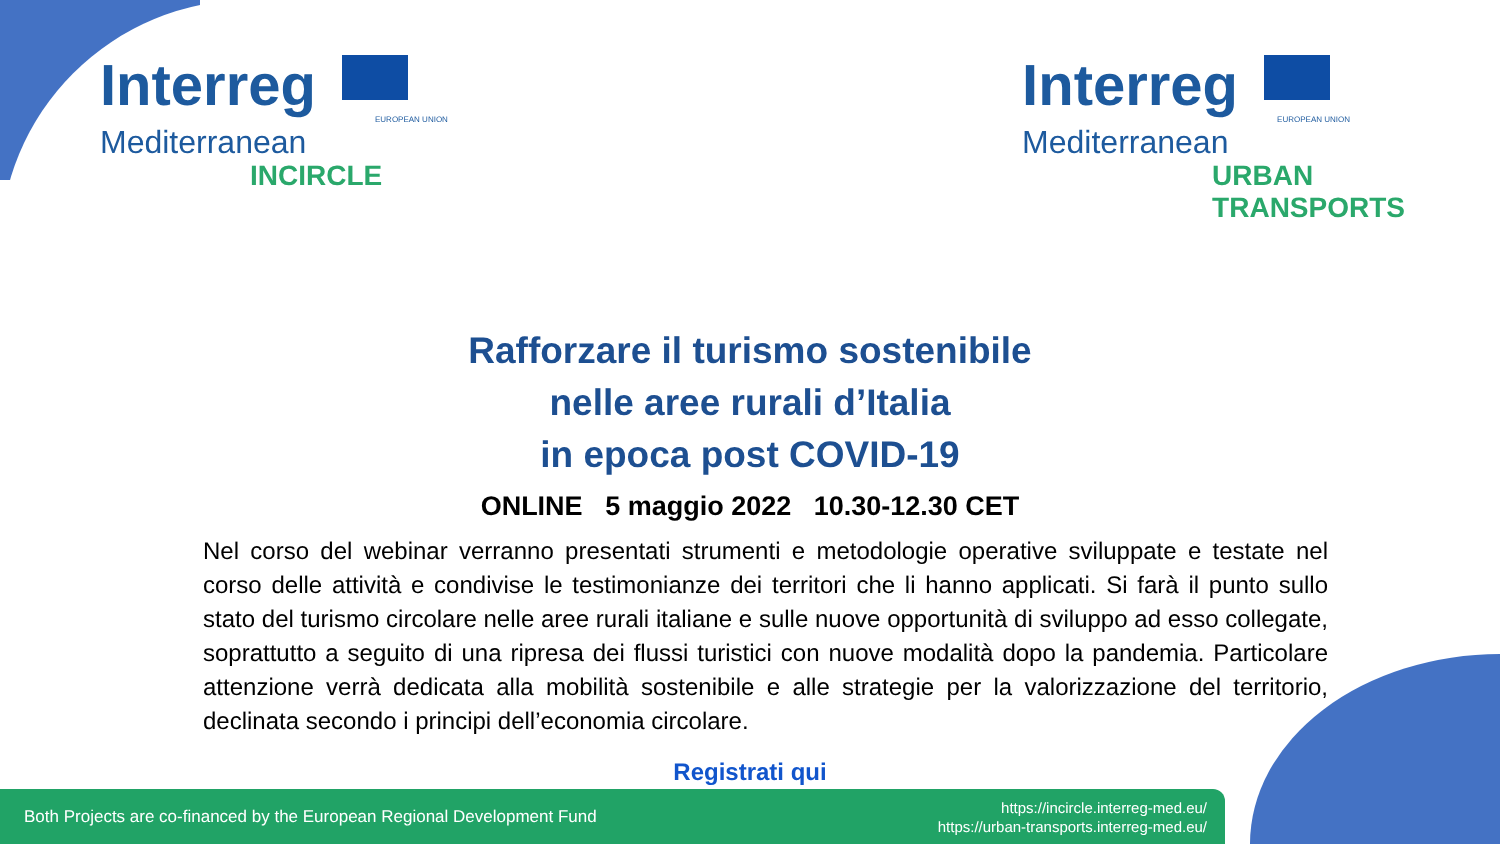Interreg
EUROPEAN UNION
Mediterranean
INCIRCLE
Interreg
EUROPEAN UNION
Mediterranean
URBAN
TRANSPORTS
Rafforzare il turismo sostenibile
nelle aree rurali d’Italia
in epoca post COVID-19
ONLINE 5 maggio 2022 10.30-12.30 CET
Nel corso del webinar verranno presentati strumenti e metodologie operative sviluppate e testate nel corso delle attività e condivise le testimonianze dei territori che li hanno applicati. Si farà il punto sullo stato del turismo circolare nelle aree rurali italiane e sulle nuove opportunità di sviluppo ad esso collegate, soprattutto a seguito di una ripresa dei flussi turistici con nuove modalità dopo la pandemia. Particolare attenzione verrà dedicata alla mobilità sostenibile e alle strategie per la valorizzazione del territorio, declinata secondo i principi dell’economia circolare.
Registrati qui
Both Projects are co-financed by the European Regional Development Fund https://incircle.interreg-med.eu/
https://urban-transports.interreg-med.eu/